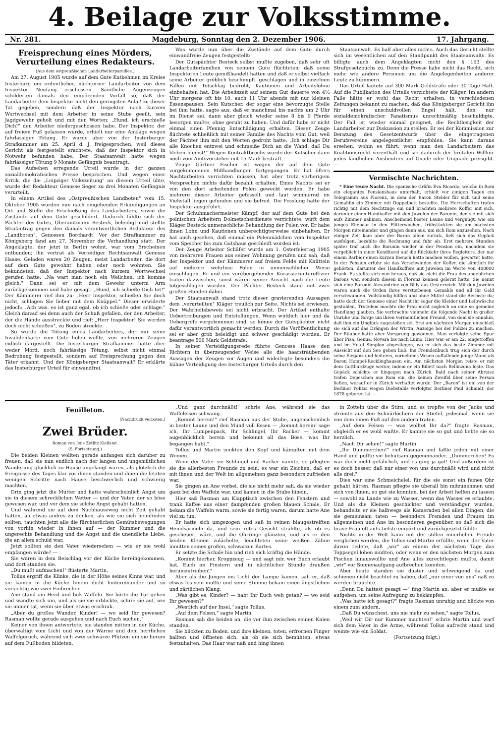4. Beilage zur Volksstimme.
Nr. 281. Magdeburg, Sonntag den 2. Dezember 1906. 17. Jahrgang.
Freisprechung eines Mörders, Verurteilung eines Redakteurs.
(Aus dem ostpreußischen Landarbeiterparadies.)
Am 27. August 1905 wurde auf dem Gute Kutkehmen im Kreise Insterburg ein ordentlicher, nüchterner Landarbeiter von dem Inspektor Neufang erschossen. Sämtliche Augenzeugen schilderten damals den empörenden Vorfall so, daß der Landarbeiter dem Inspektor nicht den geringsten Anlaß zu dieser Tat gegeben, sondern daß der Inspektor nach kurzem Wortwechsel mit dem Arbeiter in seine Stube geeilt, sein Jagdgewehr geholt und mit den Worten: „Hund, ich erschieße Dich!" den Arbeiter niedergeschossen habe. Der Inspektor, der auf freiem Fuß gelassen wurde, erhielt nur eine Anklage wegen fahrlässiger Tötung. Er wurde aber von der Insterburger Strafkammer am 25. April d. J. freigesprochen, weil dieses Gericht als festgestellt erachtete, daß der Inspektor sich in Notwehr befunden habe. Der Staatsanwalt hatte wegen fahrlässiger Tötung 9 Monate Gefängnis beantragt.
Das Aufsehen erregende Urteil wurde in der ganzen sozialdemokratischen Presse besprochen. Und wegen einer Kritik, die die „Leipziger Volkszeitung" an diesem Urteil übte, wurde der Redakteur Genosse Seger zu drei Monaten Gefängnis verurteilt.
In einem Artikel des „Ostpreußischen Landboten" vom 15. Oktober 1905 wurden nun nach eingehenden Erkundigungen an Ort und Stelle die Erschießung des Landarbeiters, sowie die Zustände auf dem Gute geschildert. Dadurch fühlte sich der Pächter des Gutes, Oberamtmann Besteck, beleidigt und stellte Strafantrag gegen den damals verantwortlichen Redakteur des „Landboten", Genossen Borchardt. Vor der Strafkammer zu Königsberg fand am 27. November die Verhandlung statt. Der Angeklagte, der jetzt in Berlin wohnt, war vom Erscheinen entbunden; ihn vertrat als Verteidiger Rechtsanwalt Genosse Haase. Geladen waren 20 Zeugen, meist Landarbeiter, die dort auf dem Gute gewohnt haben oder noch wohnten. Sie bekundeten, daß der Inspektor nach kurzem Wortwechsel gerufen hatte: „Na wart man noch ein Weilchen, ich komme gleich." Dann sei er mit dem Gewehr unterm Arm zurückgekommen und habe gesagt: „Hund, ich schieße Dich tot!" Der Kämmerer rief ihm zu: „Herr Inspektor, schießen Sie doch nicht, schlagen Sie lieber mit dem Knüppel." Dieser erwiderte jedoch: „Ach was, es ist ganz egal, ob ich schieße oder schlage." Gleich darauf sei denn auch der Schuß gefallen, der den Arbeiter, der die Hände ausstreckte und rief: „Herr Inspektor! Sie werden doch nicht schießen", zu Boden streckte.
So wurde die Tötung eines Landarbeiters, der nur seine Invalidenkarte vom Gute holen wollte, von mehreren Zeugen eidlich dargestellt. Die Insterburger Strafkammer hatte aber weder Mord, noch fahrlässige Tötung, selbst nicht einmal Bedrohung festgestellt, sondern auf Freisprechung gegen den Täter erkannt. Und der Königsberger Staatsanwalt? Er erklärte das Insterburger Urteil für einwandfrei.
Was wurde nun über die Zustände auf dem Gute durch einwandfreie Zeugen festgestellt:
Der Gutspächter Besteck selbst mußte zugeben, daß sehr oft Landarbeiterfamilien von seinem Gute flüchteten; daß seine Inspektoren Leute gemißhandelt hatten und daß er selbst vielfach seine Arbeiter gröblich beschimpft, geschlagen und in einzelnen Fällen mit Totschlag bedroht, Kautionen und Arbeitslöhne einbehalten hat. Die Arbeitszeit auf seinem Gut dauerte von 4½ Uhr morgens oft bis 10, auch 11 Uhr abends mit nur kleinen Essenspausen. Sein Kutscher, der sogar eine bevorzugte Stelle bei ihm hatte, sagte aus, daß er manchmal bis nachts um 2 Uhr im Dienst sei, dann aber gleich wieder seine 8 bis 9 Pferde besorgen mußte, ohne geruht zu haben. Und dafür habe er nicht einmal einen Pfennig Entschädigung erhalten. Dieser Zeuge flüchtete schließlich mit seiner Familie des Nachts vom Gut, weil der Pächter ihm mit den Worten gedroht hatte: „Ich schlage Dir alle Knochen entzwei und schmeiße Dich an die Wand, daß Du kleben bleibst!" Wegen Kontraktbruchs wurde der Kutscher dann noch vom Amtsvorsteher mit 15 Mark bestraft.
Zeuge Gärtner Fischer ist wegen der auf dem Gute vorgekommenen Mißhandlungen fortgegangen. Er hat öfters Nachtarbeiten verrichten müssen, hat aber trotz vorherigem Versprechen nichts dafür bezahlt erhalten. Eines Nachts sei er von den dort arbeitenden Polen geweckt worden. Er habe mehrere dieser Arbeiter gefesselt und laut wimmernd im Viehstall liegen gefunden und sie befreit. Die Fesslung hatte der Inspektor ausgeführt.
Der Schuhmachermeister Kämpf, der auf dem Gute bei den polnischen Arbeitern Dolmetscherdienste verrichtete, wirft dem Kläger Besteck unmenschliche Behandlung der Polen vor. Er habe ihnen Lohn und Kautionen unberechtigterweise einbehalten. Er hat auch gesehen, daß einmal ein Polenmädchen vom Inspektor vom Speicher bis zum Gutshaus geschleift worden ist.
Der Zeuge Arbeiter Schäfer wurde am 1. Osterfeiertag 1905 von mehreren Frauen aus seiner Wohnung gerufen und sah, daß der Inspektor und der Kämmerer auf freiem Felde mit Knütteln auf mehrere wehrlose Polen in unmenschlicher Weise einschlugen. Er und ein vorübergehender Kürassierunteroffizier traten dazwischen, sonst wären seiner Ansicht nach die Leute totgeschlagen worden. Der Pächter Besteck stand mit zwei großen Hunden dabei.
Der Staatsanwalt stand trotz dieser gravierenden Aussagen dem „verurteilten" Kläger treulich zur Seite. Nichts sei erwiesen. Der Wahrheitsbeweis sei nicht erbracht. Der Artikel enthalte Uebertreibungen und Entstellungen. Wenn wirklich hier und da Uebergriffe vorgekommen sind, so könne der Gutspächter nicht dafür verantwortlich gemacht werden. Durch die Veröffentlichung sei er aber grob beleidigt und schwer geschädigt worden. Er beantrage 500 Mark Geldstrafe.
In seiner Verteidigungsrede führte Genosse Haase den Richtern in überzeugender Weise alle die haarsträubenden Aussagen der Zeugen vor Augen und widerlegte besonders die kühne Verteidigung des Insterburger Urteils durch den
Staatsanwalt. Es half aber alles nichts. Auch das Gericht stellte sich im wesentlichen auf den Standpunkt des Staatsanwalts. Es billigte auch dem Angeklagten nicht den § 193 des Strafgesetzbuchs zu. Denn die Presse habe nicht das Recht, sich mehr wie andere Personen um die Angelegenheiten anderer Leute zu kümmern.
Das Urteil lautete auf 300 Mark Geldstrafe oder 30 Tage Haft. Auf die Publikation des Urteils verzichtete der Kläger. Im andern Falle hätte er wohl das Recht erhalten, in verschiedenen Zeitungen bekannt zu machen, daß das Königsberger Gericht ihn für einen unschuldvollen Engel hält, den nur sozialdemokratischer Fanatismus unrechtmäßig beschuldigte. Der Fall ist wieder einmal geeignet, die Rechtlosigkeit der Landarbeiter zur Diskussion zu stellen. Er sei der Kommission zur Beratung des Gesetzentwurfs über die eingetragenen Berufsvereine angelegentlichst empfohlen. Sie kann daraus ersehen, wohin es führt, wenn man den Landarbeitern das Koalitionsrecht vorenthält und sie dadurch der brutalen Willkür jedes ländlichen Ausbeuters auf Gnade oder Ungnade preisgibt. —
Vermischte Nachrichten.
* Eine teure Nacht. Die spanische Gräfin Eva Ricordo, welche in Rom ein elegantes Pensionshaus unterhält, erhielt vor einigen Tagen ein Telegramm aus Florenz, in dem der Baron Stebler für sich und seine Gemahlin ein Zimmer mit Doppelbett bestellte. Die Herrschaften trafen richtig mit dem Nachtzuge ein und brachten mehrere Koffer mit sich, darunter einen Handkoffer mit den Juwelen der Baronin, den sie mit sich aufs Zimmer nahmen. Anscheinend bester Laune und vergnügt, wie ein junges Ehepaar in den Flitterwochen, frühstückten sie am nächsten Morgen miteinander und gingen dann aus, um sich Rom anzusehen. Nach einiger Zeit kam aber der Baron allein zurück, ließ sich das Gepäck ausfolgen, bezahlte die Rechnung und fuhr ab. Erst mehrere Stunden später traf auch die Baronin wieder in der Pension ein, nachdem sie vergeblich in einer Konditorei auf die Rückkehr ihres Begleiters, der nur einem Barbier einen kurzen Besuch hatte machen wollen, gewartet hatte. In der Pension erfuhr sie das Verschwinden der Koffer, die sämtlich ihr gehörten, darunter des Handkoffers mit Juwelen im Werte von 400000 Frank. Es stellte sich nun heraus, daß sie nicht die Frau des angeblichen Barons war, sondern diesen in Florenz kennen gelernt hatte. Sie nennt sich eine Baronin Alexandrine von Billy aus Oesterreich. Mit den Juwelen waren auch die Orden ihres verstorbenen Gemahls und all ihr Geld verschwunden. Vollständig hilflos und ohne Mittel stand die Aermste da; hatte doch der Genosse einer Nacht ihr sogar die Kleider und Leibwäsche gestohlen. Trotzdem mochte die Frau nicht sogleich an eine so gemeine Handlung glauben. Sie verbrachte vielmehr die folgende Nacht in großer Unruhe und Sorge um ihren vermeintlichen Freund, von dem sie annahm, daß ihm ein Unglück zugestoßen sei. Erst am nächsten Morgen entschloß sie sich auf das Drängen der Wirtin, Anzeige bei der Polizei zu machen. Der Räuber hatte aber Vorsprung gewonnen. Man verfolgte seine Spur über Pisa, Genua, Novara bis nach Luino. Hier war er am 22. eingetroffen und im Hotel Simplon abgestiegen, wo er sich das beste Zimmer mit Aussicht auf den See geben ließ. Ins Fremdenbuch trug sich der durch seine Eleganz und heiteres, vornehmes Wesen auffallende junge Mann als Baron Hompel-Recklinghausen ein. Am nächsten Morgen reiste er mit dem Gotthardzuge weiter, indem er ein Billett nach Bellinzona löste. Das Gepäck schickte er hingegen nach Zürich. Bald nach seiner Abreise trafen Depeschen aus Rom ein, die keinen Zweifel über seine Person ließen, worauf er in Zürich verhaftet wurde. Der „Baron" ist ein von der Berliner Polizei wegen Diebstahls verfolgter Berliner Paul Schmidt, der 1878 geboren ist. —
Feuilleton.
[Nachdruck verboten.]
Zwei Brüder.
Roman von Jens Zetlitz Kielland.
(5. Fortsetzung.)
Die beiden Kleinen wollten gerade anfangen sich darüber zu freuen, daß sie nun endlich nach der langen und ungemütlichen Wanderung glücklich zu Hause angelangt waren, als plötzlich die Ereignisse des Tages klar vor ihnen standen und ihnen die letzten wenigen Schritte nach Hause beschwerlich und schwierig machten.
Drin ging jetzt die Mutter und hatte wahrscheinlich Angst um sie in diesem schrecklichen Wetter — und der Vater, der so böse gewesen war, und vor dem sie solche Angst gehabt hatten.
Und während sie auf dem Nachhauseweg nicht Zeit gehabt hatten, an etwas andres zu denken, als wie sie sich heimfinden sollten, tauchten jetzt alle die fürchterlichen Gemütsbewegungen von vorhin wieder in ihnen auf — der Kummer und die ungerechte Behandlung und die Angst und die unendliche Liebe, die an allem schuld war.
Jetzt sollten sie den Vater wiedersehen — wie er sie wohl empfangen würde? —
Sie waren in dem Beischlag vor der Küche hereingekommen, und dort standen sie.
„Du mußt aufmachen!" flüsterte Martin.
Tollus ergriff die Klinke, die in der Höhe seines Kinns war, und sie kamen in die Küche hinein dicht hintereinander und so vorsichtig wie zwei Einbrecher.
Ane stand am Herd und buk Waffeln. Sie hörte die Tür gehen und wandte sich um, und als sie sie erblickte, schrie sie auf, wie sie immer tat, wenn sie über etwas erschrak.
„Aber du großes Wunder, Kinder! — wo seid Ihr gewesen? Rasman wollte gerade ausgehen und nach Euch suchen."
Keiner von ihnen antwortete; sie standen mitten in der Küche, überwältigt vom Licht und von der Wärme und dem herrlichen Waffelgeruch, während sich zwei schwarze Pfützen um sie herum auf dem Fußboden bildeten.
„Und ganz durchnäßt!" schrie Ane, während sie das Waffeleisen schwang.
„Kommt herein!" rief Rasman aus der Stube, augenscheinlich in bester Laune und den Mund voll Essen — „kommt herein! sage ich, Ihr Lumpenpack, Ihr Schlingel, Ihr Racker — kommt augenblicklich herein und bekennt all das Böse, was Ihr begangen habt."
Tollus und Martin senkten den Kopf und kämpften mit dem Weinen.
Wenn der Vater sie Schlingel und Racker nannte, so pflegten sie die allerbesten Freunde zu sein; es war ein Zeichen, daß er mit ihnen und der Welt im allgemeinen ganz besonders zufrieden war.
Sie gingen an Ane vorbei, die sie nicht mehr sah, da sie wieder ganz bei den Waffeln war, und kamen in die Stube hinein.
Hier saß Rasman am Klapptisch zwischen den Fenstern und trank Kaffee aus einer dampfenden großen blauen Schale. Er bekam die Waffeln warm, sowie sie fertig waren, darum hatte Ane viel zu tun.
Er hatte sich umgezogen und saß in reinen blaugestreiften Hemdsärmeln da, und sein rotes Gesicht strahlte, als ob es gescheuert wäre, und die Ohrringe glänzten, und als er den beiden Kleinen zulächelte, leuchteten seine weißen Zähne inmitten seines großen, schwarzen Bartes.
Er setzte die Schale hin und rieb sich kräftig die Hände.
„Kommt hierher, Kroppzeug — und sagt mir, wer Euch erlaubt hat, Euch im Finstern und in nächtlicher Stunde draußen herumzutreiben!"
Aber als die Jungen ins Licht der Lampe kamen, sah er, daß etwas los sein mußte und seine Stimme bekam einen ängstlichen und zärtlichen Klang:
„Was gibt es, Kinder? — habt Ihr Euch weh getan? — wo seid Ihr gewesen?"
„Westlich auf der Insel," sagte Tollus.
„Auf dem Felsen," sagte Martin.
Rasman sah die beiden an, die vor ihm zwischen seinen Knien standen.
Sie blickten zu Boden, und ihre kleinen, toten, erfrornen Finger ballten und öffneten sich, als ob sie sich bemühten, etwas festzuhalten. Das Haar war naß und hing ihnen
in Zotteln über die Stirn, und es tropfte von der Jacke und strömte aus den Schnürlöchern der Stiefel, jedesmal, wenn sie von dem einen Fuß auf den andern traten.
„Auf dem Felsen — was wolltet Ihr da?" fragte Rasman, obgleich er es wohl wußte. Er kannte sie so gut und liebte sie so herzlich.
„Nach Dir sehen!" sagte Martin.
„Ihr Dummerchen!" rief Rasman und faßte jeden mit einer Hand und puffte sie behutsam gegeneinander. „Dummerchen! Es war doch nicht gefährlich, und es ging ja gut! Und außerdem ist es doch besser, daß nur einer von uns durchnäßt wird und nicht alle drei."
Dies war eine Schmeichelei, für die sie sonst ein feines Ohr gehabt hätten. Rasman pflegte sie überall hin mitzunehmen und sich von ihnen, so gut sie konnten, bei der Arbeit helfen zu lassen — sowohl zu Lande wie zu Wasser, wenn das Wasser es erlaubte. Und als die Kleinen geschickter und verständiger wurden, behandelte er sie halbwegs als Kameraden bei allen Dingen, die sie gemeinsam taten — besonders Fremden und Frauen im allgemeinen und Ane im besonderen gegenüber, so daß sich die brave Frau oft aufs tiefste empört und zurückgesetzt fühlte.
Nichts in der Welt kann mit der stillen innerlichen Freude verglichen werden, die Tollus und Martin erfüllte, wenn der Vater davon redete, daß „wir" an einem der nächsten Tage das Toppsegel lohen müßten, oder wenn er den nächsten Morgen zum Fischen hinauswollte und Ane alles zurechtlegen mußte, damit „wir" vor Sonnenaufgang aufbrechen konnten.
Aber heute standen sie düster und schweigend da und schienen nicht beachtet zu haben, daß „nur einer von uns" naß zu werden brauchte.
„Denn Du hattest gesagt —" fing Martin an, aber er mußte es aufgeben, um seine Aufregung zu bekämpfen.
„Was hatte ich gesagt?" fragte Rasman unruhig und blickte von einem zum andern.
„Daß Du wünschest, uns nie mehr zu sehen," sagte Tollus.
„Weil wir Dir nur Kummer machten!" schrie Martin und warf sich dem Vater in die Arme, während Tollus aufrecht stand und weinte wie ein Soldat.
(Fortsetzung folgt.)